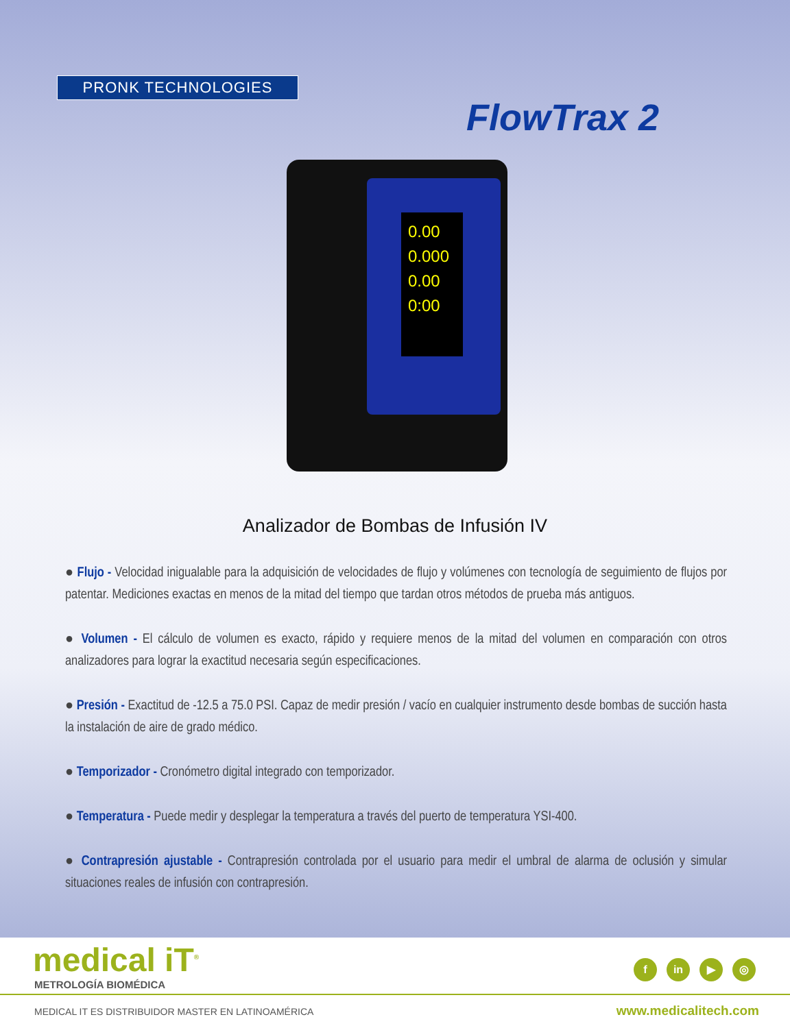PRONK TECHNOLOGIES
FlowTrax 2
0.00
0.000
0.00
0:00
Analizador de Bombas de Infusión IV
● Flujo - Velocidad inigualable para la adquisición de velocidades de flujo y volúmenes con tecnología de seguimiento de flujos por patentar. Mediciones exactas en menos de la mitad del tiempo que tardan otros métodos de prueba más antiguos.
● Volumen - El cálculo de volumen es exacto, rápido y requiere menos de la mitad del volumen en comparación con otros analizadores para lograr la exactitud necesaria según especificaciones.
● Presión - Exactitud de -12.5 a 75.0 PSI. Capaz de medir presión / vacío en cualquier instrumento desde bombas de succión hasta la instalación de aire de grado médico.
● Temporizador - Cronómetro digital integrado con temporizador.
● Temperatura - Puede medir y desplegar la temperatura a través del puerto de temperatura YSI-400.
● Contrapresión ajustable - Contrapresión controlada por el usuario para medir el umbral de alarma de oclusión y simular situaciones reales de infusión con contrapresión.
medical iT<sup>®</sup>
METROLOGÍA BIOMÉDICA
f in ▶ ◎
MEDICAL IT ES DISTRIBUIDOR MASTER EN LATINOAMÉRICA
www.medicalitech.com